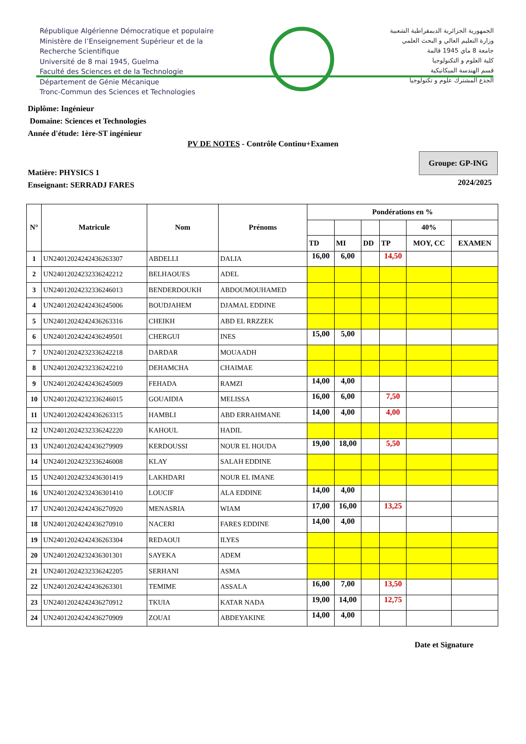République Algérienne Démocratique et populaire
Ministère de l’Enseignement Supérieur et de la
Recherche Scientifique
Université de 8 mai 1945, Guelma
Faculté des Sciences et de la Technologie
Département de Génie Mécanique
Tronc-Commun des Sciences et Technologies
الجمهورية الجزائرية الديمقراطية الشعبية
وزارة التعليم العالي و البحث العلمي
جامعة 8 ماي 1945 قالمة
كلية العلوم و التكنولوجيا
قسم الهندسة الميكانيكية
الجذع المشترك علوم و تكنولوجيا
Diplôme: Ingénieur
Domaine: Sciences et Technologies
Année d'étude: 1ère-ST ingénieur
PV DE NOTES - Contrôle Continu+Examen
Matière: PHYSICS 1
Enseignant: SERRADJ FARES
Groupe: GP-ING
2024/2025
| N° | Matricule | Nom | Prénoms | Pondérations en % | | | | | |
| --- | --- | --- | --- | --- | --- | --- | --- | --- | --- |
| | | | | | | | | 40% | |
| | | | | TD | MI | DD | TP | MOY, CC | EXAMEN |
| 1 | UN24012024242436263307 | ABDELLI | DALIA | 16,00 | 6,00 | | 14,50 | | |
| 2 | UN24012024232336242212 | BELHAOUES | ADEL | | | | | | |
| 3 | UN24012024232336246013 | BENDERDOUKH | ABDOUMOUHAMED | | | | | | |
| 4 | UN24012024242436245006 | BOUDJAHEM | DJAMAL EDDINE | | | | | | |
| 5 | UN24012024242436263316 | CHEIKH | ABD EL RRZZEK | | | | | | |
| 6 | UN24012024242436249501 | CHERGUI | INES | 15,00 | 5,00 | | | | |
| 7 | UN24012024232336242218 | DARDAR | MOUAADH | | | | | | |
| 8 | UN24012024232336242210 | DEHAMCHA | CHAIMAE | | | | | | |
| 9 | UN24012024242436245009 | FEHADA | RAMZI | 14,00 | 4,00 | | | | |
| 10 | UN24012024232336246015 | GOUAIDIA | MELISSA | 16,00 | 6,00 | | 7,50 | | |
| 11 | UN24012024242436263315 | HAMBLI | ABD ERRAHMANE | 14,00 | 4,00 | | 4,00 | | |
| 12 | UN24012024232336242220 | KAHOUL | HADIL | | | | | | |
| 13 | UN24012024242436279909 | KERDOUSSI | NOUR EL HOUDA | 19,00 | 18,00 | | 5,50 | | |
| 14 | UN24012024232336246008 | KLAY | SALAH EDDINE | | | | | | |
| 15 | UN24012024232436301419 | LAKHDARI | NOUR EL IMANE | | | | | | |
| 16 | UN24012024232436301410 | LOUCIF | ALA EDDINE | 14,00 | 4,00 | | | | |
| 17 | UN24012024242436270920 | MENASRIA | WIAM | 17,00 | 16,00 | | 13,25 | | |
| 18 | UN24012024242436270910 | NACERI | FARES EDDINE | 14,00 | 4,00 | | | | |
| 19 | UN24012024242436263304 | REDAOUI | ILYES | | | | | | |
| 20 | UN24012024232436301301 | SAYEKA | ADEM | | | | | | |
| 21 | UN24012024232336242205 | SERHANI | ASMA | | | | | | |
| 22 | UN24012024242436263301 | TEMIME | ASSALA | 16,00 | 7,00 | | 13,50 | | |
| 23 | UN24012024242436270912 | TKUIA | KATAR NADA | 19,00 | 14,00 | | 12,75 | | |
| 24 | UN24012024242436270909 | ZOUAI | ABDEYAKINE | 14,00 | 4,00 | | | | |
Date et Signature